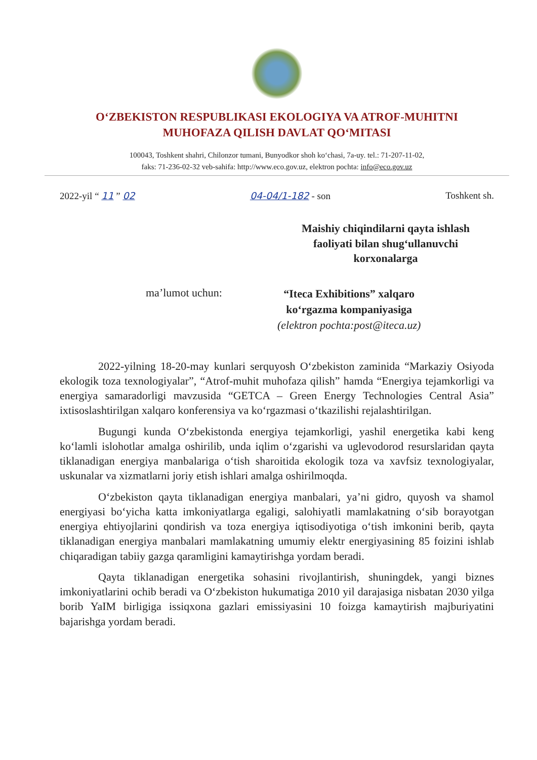O‘ZBEKISTON RESPUBLIKASI EKOLOGIYA VA ATROF-MUHITNI
MUHOFAZA QILISH DAVLAT QO‘MITASI
100043, Toshkent shahri, Chilonzor tumani, Bunyodkor shoh ko‘chasi, 7a-uy. tel.: 71-207-11-02,
faks: 71-236-02-32 veb-sahifa: http://www.eco.gov.uz, elektron pochta: info@eco.gov.uz
2022-yil “ 11 ” 02 04-04/1-182 - son Toshkent sh.
Maishiy chiqindilarni qayta ishlash
faoliyati bilan shug‘ullanuvchi
korxonalarga
ma’lumot uchun:
“Iteca Exhibitions” xalqaro
ko‘rgazma kompaniyasiga
(elektron pochta:post@iteca.uz)
2022-yilning 18-20-may kunlari serquyosh O‘zbekiston zaminida “Markaziy Osiyoda ekologik toza texnologiyalar”, “Atrof-muhit muhofaza qilish” hamda “Energiya tejamkorligi va energiya samaradorligi mavzusida “GETCA – Green Energy Technologies Central Asia” ixtisoslashtirilgan xalqaro konferensiya va ko‘rgazmasi o‘tkazilishi rejalashtirilgan.
Bugungi kunda O‘zbekistonda energiya tejamkorligi, yashil energetika kabi keng ko‘lamli islohotlar amalga oshirilib, unda iqlim o‘zgarishi va uglevodorod resurslaridan qayta tiklanadigan energiya manbalariga o‘tish sharoitida ekologik toza va xavfsiz texnologiyalar, uskunalar va xizmatlarni joriy etish ishlari amalga oshirilmoqda.
O‘zbekiston qayta tiklanadigan energiya manbalari, ya’ni gidro, quyosh va shamol energiyasi bo‘yicha katta imkoniyatlarga egaligi, salohiyatli mamlakatning o‘sib borayotgan energiya ehtiyojlarini qondirish va toza energiya iqtisodiyotiga o‘tish imkonini berib, qayta tiklanadigan energiya manbalari mamlakatning umumiy elektr energiyasining 85 foizini ishlab chiqaradigan tabiiy gazga qaramligini kamaytirishga yordam beradi.
Qayta tiklanadigan energetika sohasini rivojlantirish, shuningdek, yangi biznes imkoniyatlarini ochib beradi va O‘zbekiston hukumatiga 2010 yil darajasiga nisbatan 2030 yilga borib YaIM birligiga issiqxona gazlari emissiyasini 10 foizga kamaytirish majburiyatini bajarishga yordam beradi.